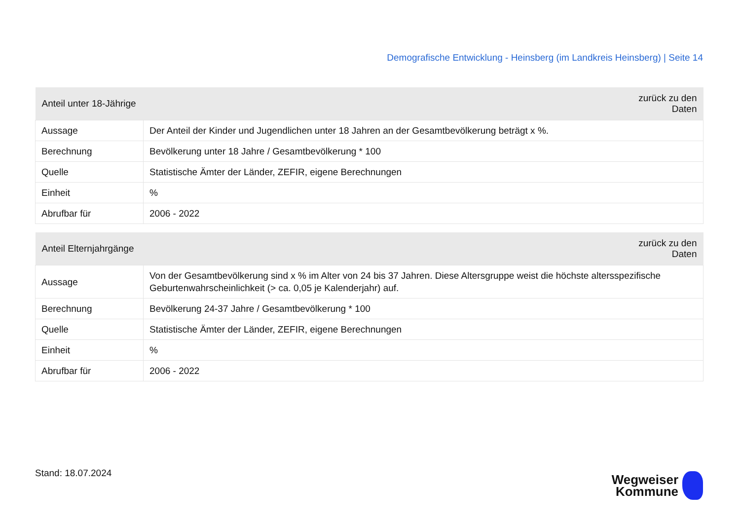Demografische Entwicklung - Heinsberg (im Landkreis Heinsberg) | Seite 14
| Anteil unter 18-Jährige | zurück zu den Daten |
| --- | --- |
| Aussage | Der Anteil der Kinder und Jugendlichen unter 18 Jahren an der Gesamtbevölkerung beträgt x %. |
| Berechnung | Bevölkerung unter 18 Jahre / Gesamtbevölkerung * 100 |
| Quelle | Statistische Ämter der Länder, ZEFIR, eigene Berechnungen |
| Einheit | % |
| Abrufbar für | 2006 - 2022 |
| Anteil Elternjahrgänge | zurück zu den Daten |
| --- | --- |
| Aussage | Von der Gesamtbevölkerung sind x % im Alter von 24 bis 37 Jahren. Diese Altersgruppe weist die höchste altersspezifische Geburtenwahrscheinlichkeit (> ca. 0,05 je Kalenderjahr) auf. |
| Berechnung | Bevölkerung 24-37 Jahre / Gesamtbevölkerung * 100 |
| Quelle | Statistische Ämter der Länder, ZEFIR, eigene Berechnungen |
| Einheit | % |
| Abrufbar für | 2006 - 2022 |
Stand: 18.07.2024
Wegweiser
Kommune